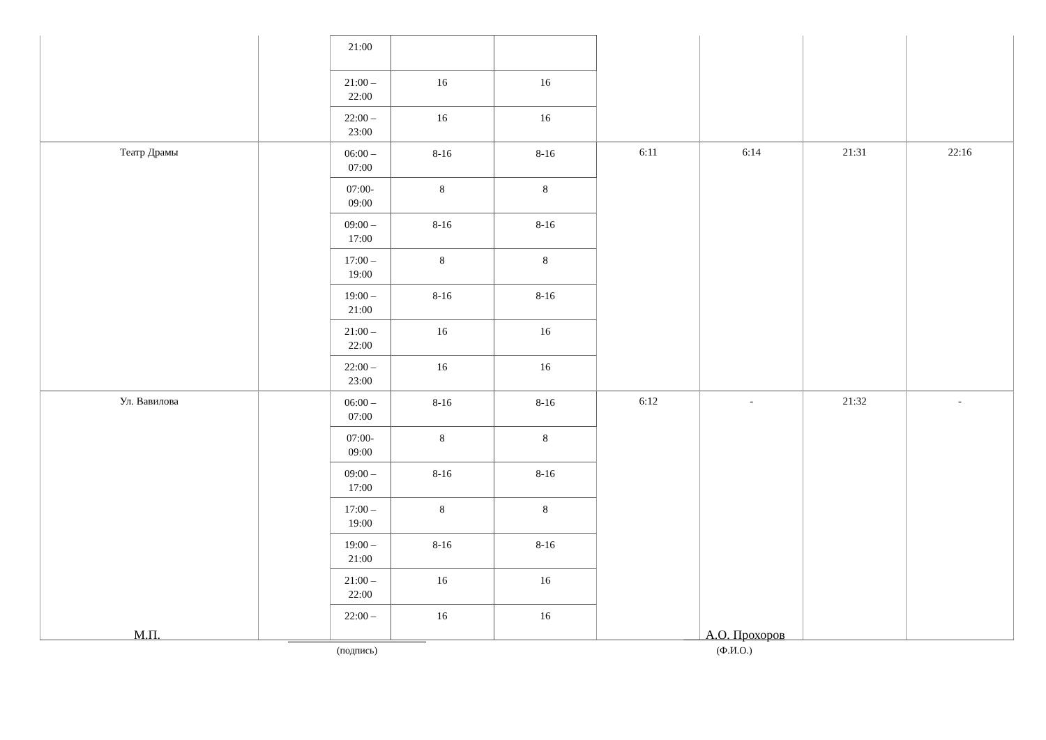| | | 21:00 | | | | | | |
| | | 21:00 – 22:00 | 16 | 16 | | | | |
| | | 22:00 – 23:00 | 16 | 16 | | | | |
| Театр Драмы | | 06:00 – 07:00 | 8-16 | 8-16 | 6:11 | 6:14 | 21:31 | 22:16 |
| | | 07:00- 09:00 | 8 | 8 | | | | |
| | | 09:00 – 17:00 | 8-16 | 8-16 | | | | |
| | | 17:00 – 19:00 | 8 | 8 | | | | |
| | | 19:00 – 21:00 | 8-16 | 8-16 | | | | |
| | | 21:00 – 22:00 | 16 | 16 | | | | |
| | | 22:00 – 23:00 | 16 | 16 | | | | |
| Ул. Вавилова | | 06:00 – 07:00 | 8-16 | 8-16 | 6:12 | - | 21:32 | - |
| | | 07:00- 09:00 | 8 | 8 | | | | |
| | | 09:00 – 17:00 | 8-16 | 8-16 | | | | |
| | | 17:00 – 19:00 | 8 | 8 | | | | |
| | | 19:00 – 21:00 | 8-16 | 8-16 | | | | |
| | | 21:00 – 22:00 | 16 | 16 | | | | |
| | | 22:00 – | 16 | 16 | | | | |
М.П.
(подпись)
А.О. Прохоров
(Ф.И.О.)